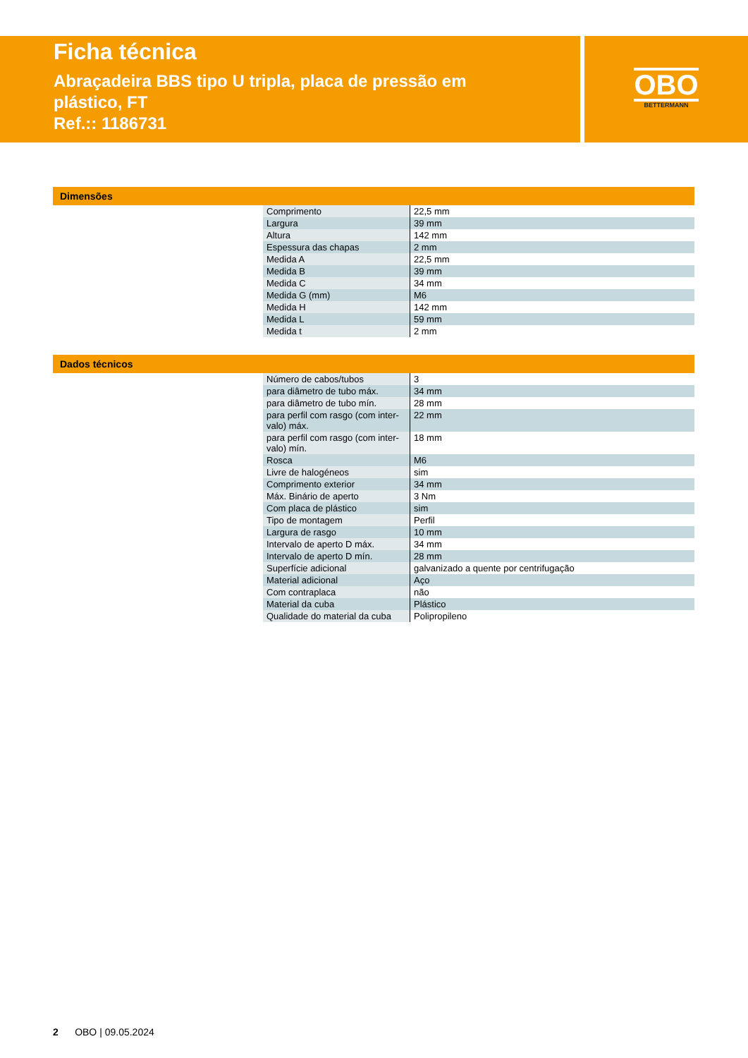OBO
BETTERMANN
Ficha técnica
Abraçadeira BBS tipo U tripla, placa de pressão em plástico, FT
Ref.:: 1186731
Dimensões
| Comprimento | 22,5 mm |
| Largura | 39 mm |
| Altura | 142 mm |
| Espessura das chapas | 2 mm |
| Medida A | 22,5 mm |
| Medida B | 39 mm |
| Medida C | 34 mm |
| Medida G (mm) | M6 |
| Medida H | 142 mm |
| Medida L | 59 mm |
| Medida t | 2 mm |
Dados técnicos
| Número de cabos/tubos | 3 |
| para diâmetro de tubo máx. | 34 mm |
| para diâmetro de tubo mín. | 28 mm |
| para perfil com rasgo (com inter-valo) máx. | 22 mm |
| para perfil com rasgo (com inter-valo) mín. | 18 mm |
| Rosca | M6 |
| Livre de halogéneos | sim |
| Comprimento exterior | 34 mm |
| Máx. Binário de aperto | 3 Nm |
| Com placa de plástico | sim |
| Tipo de montagem | Perfil |
| Largura de rasgo | 10 mm |
| Intervalo de aperto D máx. | 34 mm |
| Intervalo de aperto D mín. | 28 mm |
| Superfície adicional | galvanizado a quente por centrifugação |
| Material adicional | Aço |
| Com contraplaca | não |
| Material da cuba | Plástico |
| Qualidade do material da cuba | Polipropileno |
2 OBO | 09.05.2024